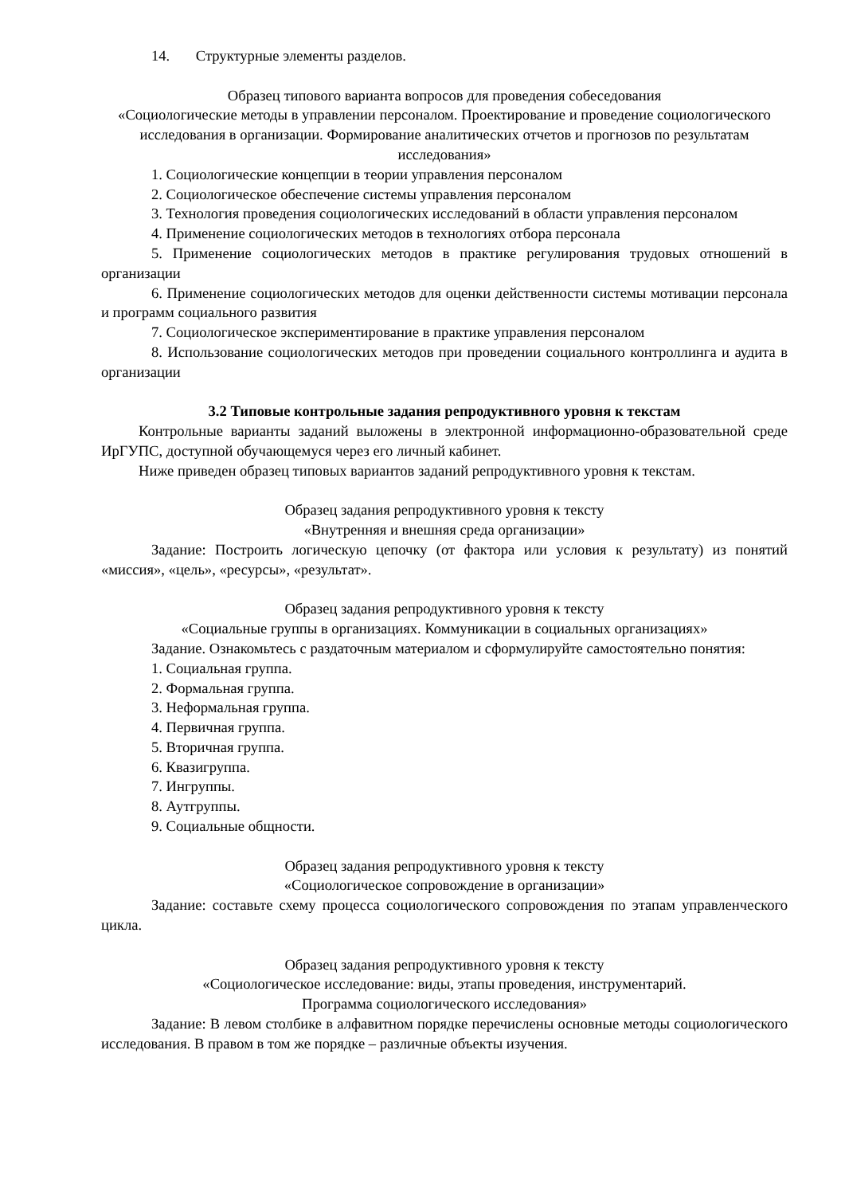14. Структурные элементы разделов.
Образец типового варианта вопросов для проведения собеседования
«Социологические методы в управлении персоналом. Проектирование и проведение социологического исследования в организации. Формирование аналитических отчетов и прогнозов по результатам исследования»
1. Социологические концепции в теории управления персоналом
2. Социологическое обеспечение системы управления персоналом
3. Технология проведения социологических исследований в области управления персоналом
4. Применение социологических методов в технологиях отбора персонала
5. Применение социологических методов в практике регулирования трудовых отношений в организации
6. Применение социологических методов для оценки действенности системы мотивации персонала и программ социального развития
7. Социологическое экспериментирование в практике управления персоналом
8. Использование социологических методов при проведении социального контроллинга и аудита в организации
3.2 Типовые контрольные задания репродуктивного уровня к текстам
Контрольные варианты заданий выложены в электронной информационно-образовательной среде ИрГУПС, доступной обучающемуся через его личный кабинет.
Ниже приведен образец типовых вариантов заданий репродуктивного уровня к текстам.
Образец задания репродуктивного уровня к тексту
«Внутренняя и внешняя среда организации»
Задание: Построить логическую цепочку (от фактора или условия к результату) из понятий «миссия», «цель», «ресурсы», «результат».
Образец задания репродуктивного уровня к тексту
«Социальные группы в организациях. Коммуникации в социальных организациях»
Задание. Ознакомьтесь с раздаточным материалом и сформулируйте самостоятельно понятия:
1. Социальная группа.
2. Формальная группа.
3. Неформальная группа.
4. Первичная группа.
5. Вторичная группа.
6. Квазигруппа.
7. Ингруппы.
8. Аутгруппы.
9. Социальные общности.
Образец задания репродуктивного уровня к тексту
«Социологическое сопровождение в организации»
Задание: составьте схему процесса социологического сопровождения по этапам управленческого цикла.
Образец задания репродуктивного уровня к тексту
«Социологическое исследование: виды, этапы проведения, инструментарий.
Программа социологического исследования»
Задание: В левом столбике в алфавитном порядке перечислены основные методы социологического исследования. В правом в том же порядке – различные объекты изучения.